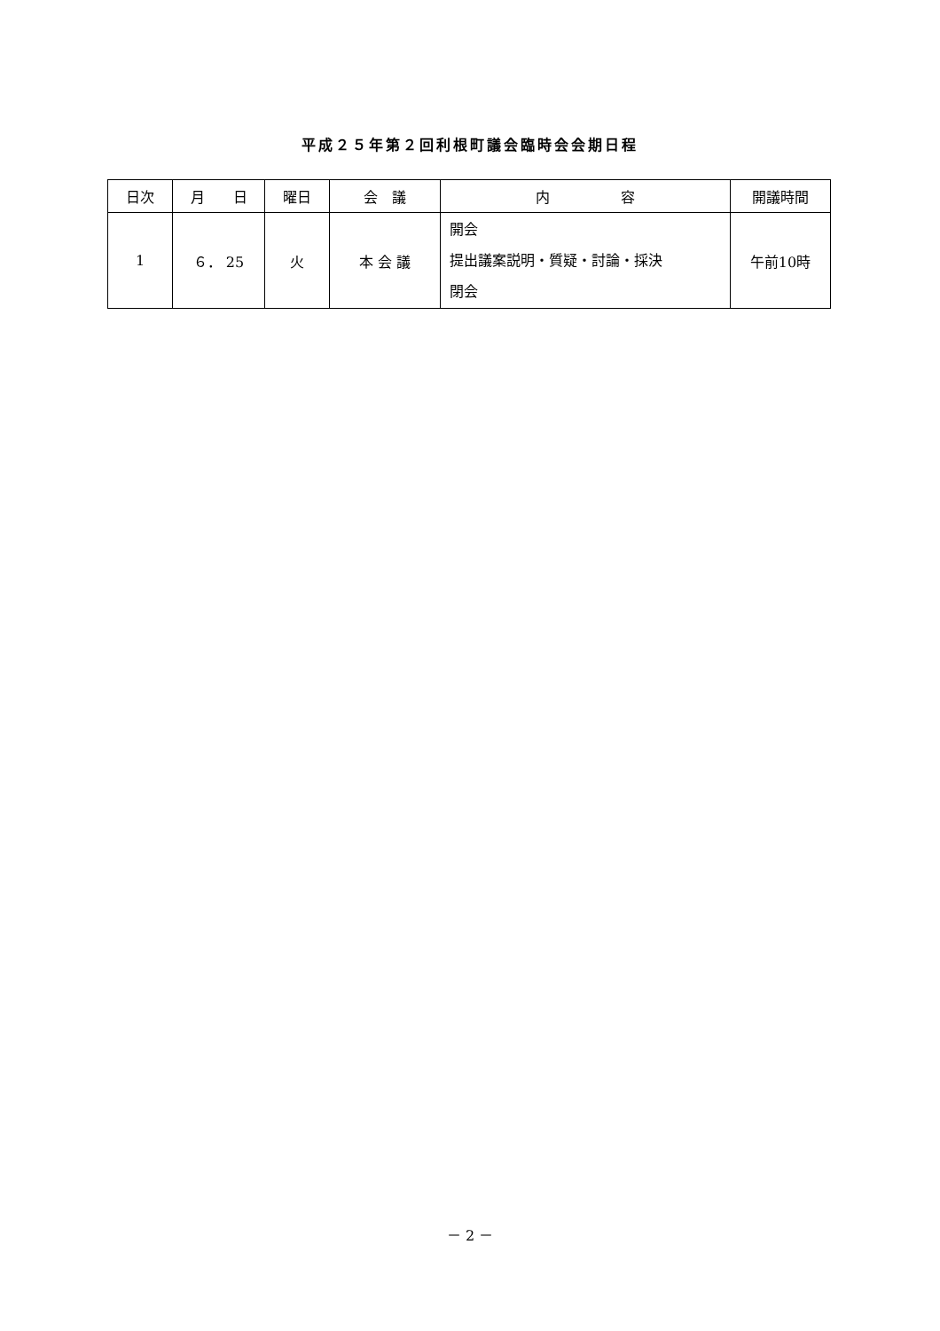平成２５年第２回利根町議会臨時会会期日程
| 日次 | 月 日 | 曜日 | 会 議 | 内 容 | 開議時間 |
| --- | --- | --- | --- | --- | --- |
| 1 | ６． 25 | 火 | 本 会 議 | 開会 提出議案説明・質疑・討論・採決 閉会 | 午前10時 |
－ 2 －